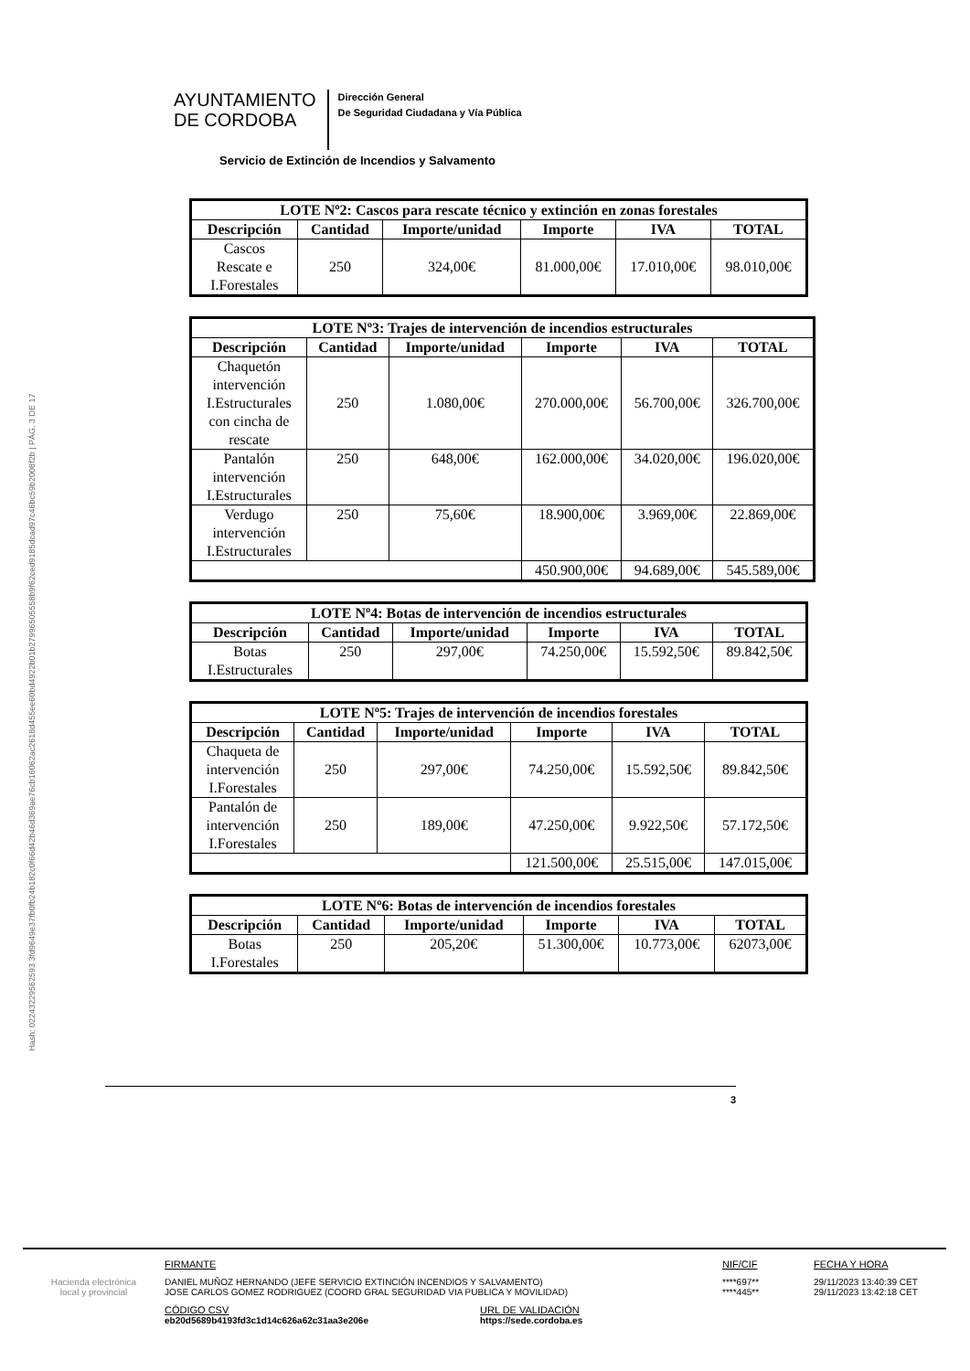Hash: 02243229562593 3fd9649e37fb0fb24b182c0f66d42b46d369ae76cb16062ac2618d455ee60bd4922b01b27996505558b9f62ced9185dcad97c46bc59b2008f2b | PÁG. 3 DE 17
AYUNTAMIENTO
DE CORDOBA
Dirección General
De Seguridad Ciudadana y Vía Pública
Servicio de Extinción de Incendios y Salvamento
| LOTE Nº2: Cascos para rescate técnico y extinción en zonas forestales | | | | | |
| --- | --- | --- | --- | --- | --- |
| Descripción | Cantidad | Importe/unidad | Importe | IVA | TOTAL |
| Cascos Rescate e I.Forestales | 250 | 324,00€ | 81.000,00€ | 17.010,00€ | 98.010,00€ |
| LOTE Nº3: Trajes de intervención de incendios estructurales | | | | | |
| --- | --- | --- | --- | --- | --- |
| Descripción | Cantidad | Importe/unidad | Importe | IVA | TOTAL |
| Chaquetón intervención I.Estructurales con cincha de rescate | 250 | 1.080,00€ | 270.000,00€ | 56.700,00€ | 326.700,00€ |
| Pantalón intervención I.Estructurales | 250 | 648,00€ | 162.000,00€ | 34.020,00€ | 196.020,00€ |
| Verdugo intervención I.Estructurales | 250 | 75,60€ | 18.900,00€ | 3.969,00€ | 22.869,00€ |
| | | | 450.900,00€ | 94.689,00€ | 545.589,00€ |
| LOTE Nº4: Botas de intervención de incendios estructurales | | | | | |
| --- | --- | --- | --- | --- | --- |
| Descripción | Cantidad | Importe/unidad | Importe | IVA | TOTAL |
| Botas I.Estructurales | 250 | 297,00€ | 74.250,00€ | 15.592,50€ | 89.842,50€ |
| LOTE Nº5: Trajes de intervención de incendios forestales | | | | | |
| --- | --- | --- | --- | --- | --- |
| Descripción | Cantidad | Importe/unidad | Importe | IVA | TOTAL |
| Chaqueta de intervención I.Forestales | 250 | 297,00€ | 74.250,00€ | 15.592,50€ | 89.842,50€ |
| Pantalón de intervención I.Forestales | 250 | 189,00€ | 47.250,00€ | 9.922,50€ | 57.172,50€ |
| | | | 121.500,00€ | 25.515,00€ | 147.015,00€ |
| LOTE Nº6: Botas de intervención de incendios forestales | | | | | |
| --- | --- | --- | --- | --- | --- |
| Descripción | Cantidad | Importe/unidad | Importe | IVA | TOTAL |
| Botas I.Forestales | 250 | 205,20€ | 51.300,00€ | 10.773,00€ | 62073,00€ |
3
Hacienda electrónica
local y provincial
FIRMANTE
DANIEL MUÑOZ HERNANDO (JEFE SERVICIO EXTINCIÓN INCENDIOS Y SALVAMENTO)
JOSE CARLOS GOMEZ RODRIGUEZ (COORD GRAL SEGURIDAD VIA PUBLICA Y MOVILIDAD)
CÓDIGO CSV
eb20d5689b4193fd3c1d14c626a62c31aa3e206e
URL DE VALIDACIÓN
https://sede.cordoba.es
NIF/CIF
****697**
****445**
FECHA Y HORA
29/11/2023 13:40:39 CET
29/11/2023 13:42:18 CET